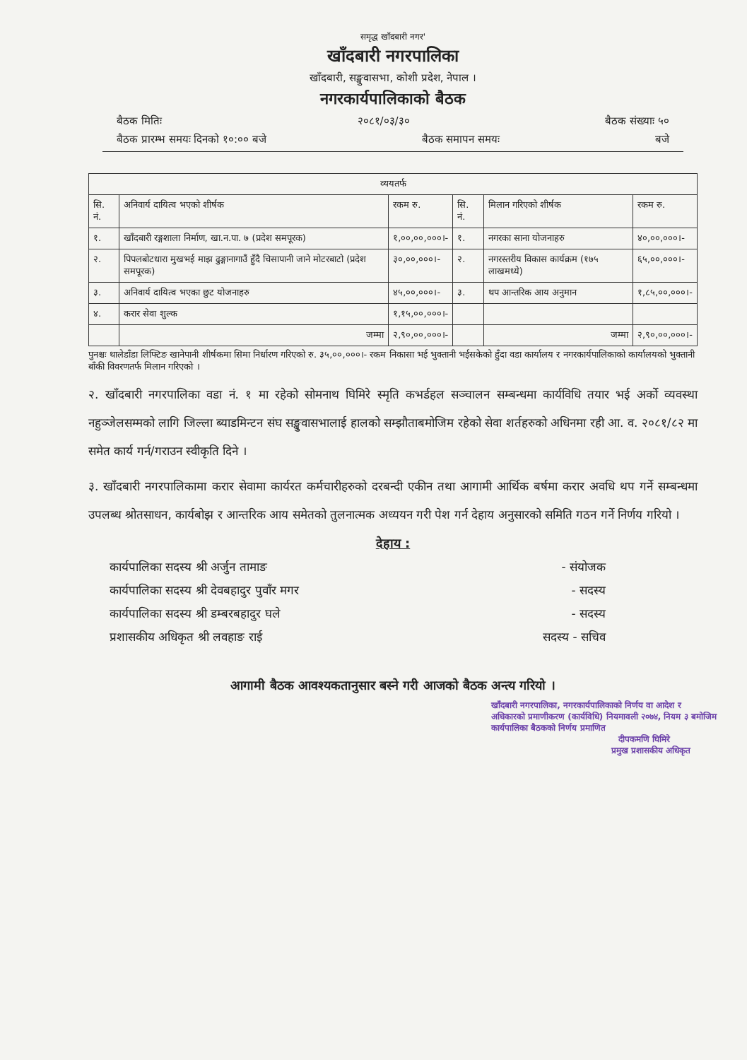समृद्ध खाँदबारी नगर'
खाँदबारी नगरपालिका
खाँदबारी, सङ्खुवासभा, कोशी प्रदेश, नेपाल ।
नगरकार्यपालिकाको बैठक
बैठक मितिः २०८१/०३/३० बैठक संख्याः ५०
बैठक प्रारम्भ समयः दिनको १०:०० बजे बैठक समापन समयः बजे
| व्ययतर्फ | | | | | |
| --- | --- | --- | --- | --- | --- |
| सि. नं. | अनिवार्य दायित्व भएको शीर्षक | रकम रु. | सि. नं. | मिलान गरिएको शीर्षक | रकम रु. |
| १. | खाँदबारी रङ्गशाला निर्माण, खा.न.पा. ७ (प्रदेश समपूरक) | १,००,००,०००।- | १. | नगरका साना योजनाहरु | ४०,००,०००।- |
| २. | पिपलबोटधारा मुखभई माझ ढुङ्गानागाउँ हुँदै चिसापानी जाने मोटरबाटो (प्रदेश समपूरक) | ३०,००,०००।- | २. | नगरस्तरीय विकास कार्यक्रम (१७५ लाखमध्ये) | ६५,००,०००।- |
| ३. | अनिवार्य दायित्व भएका छुट योजनाहरु | ४५,००,०००।- | ३. | थप आन्तरिक आय अनुमान | १,८५,००,०००।- |
| ४. | करार सेवा शुल्क | १,१५,००,०००।- | | | |
| | जम्मा | २,९०,००,०००।- | | जम्मा | २,९०,००,०००।- |
पुनश्चः थालेडाँडा लिफ्टिङ खानेपानी शीर्षकमा सिमा निर्धारण गरिएको रु. ३५,००,०००।- रकम निकासा भई भुक्तानी भईसकेको हुँदा वडा कार्यालय र नगरकार्यपालिकाको कार्यालयको भुक्तानी बाँकी विवरणतर्फ मिलान गरिएको ।
२. खाँदबारी नगरपालिका वडा नं. १ मा रहेको सोमनाथ घिमिरे स्मृति कभर्डहल सञ्चालन सम्बन्धमा कार्यविधि तयार भई अर्को व्यवस्था नहुञ्जेलसम्मको लागि जिल्ला ब्याडमिन्टन संघ सङ्खुवासभालाई हालको सम्झौताबमोजिम रहेको सेवा शर्तहरुको अधिनमा रही आ. व. २०८१/८२ मा समेत कार्य गर्न/गराउन स्वीकृति दिने ।
३. खाँदबारी नगरपालिकामा करार सेवामा कार्यरत कर्मचारीहरुको दरबन्दी एकीन तथा आगामी आर्थिक बर्षमा करार अवधि थप गर्ने सम्बन्धमा उपलब्ध श्रोतसाधन, कार्यबोझ र आन्तरिक आय समेतको तुलनात्मक अध्ययन गरी पेश गर्न देहाय अनुसारको समिति गठन गर्ने निर्णय गरियो ।
देहाय :
कार्यपालिका सदस्य श्री अर्जुन तामाङ - संयोजक
कार्यपालिका सदस्य श्री देवबहादुर पुवाँर मगर - सदस्य
कार्यपालिका सदस्य श्री डम्बरबहादुर घले - सदस्य
प्रशासकीय अधिकृत श्री लवहाङ राई सदस्य - सचिव
आगामी बैठक आवश्यकतानुसार बस्ने गरी आजको बैठक अन्त्य गरियो ।
खाँदबारी नगरपालिका, नगरकार्यपालिकाको निर्णय वा आदेश र अधिकारको प्रमाणीकरण (कार्यविधि) नियमावली २०७४, नियम ३ बमोजिम कार्यपालिका बैठकको निर्णय प्रमाणित
दीपकमणि घिमिरे
प्रमुख प्रशासकीय अधिकृत